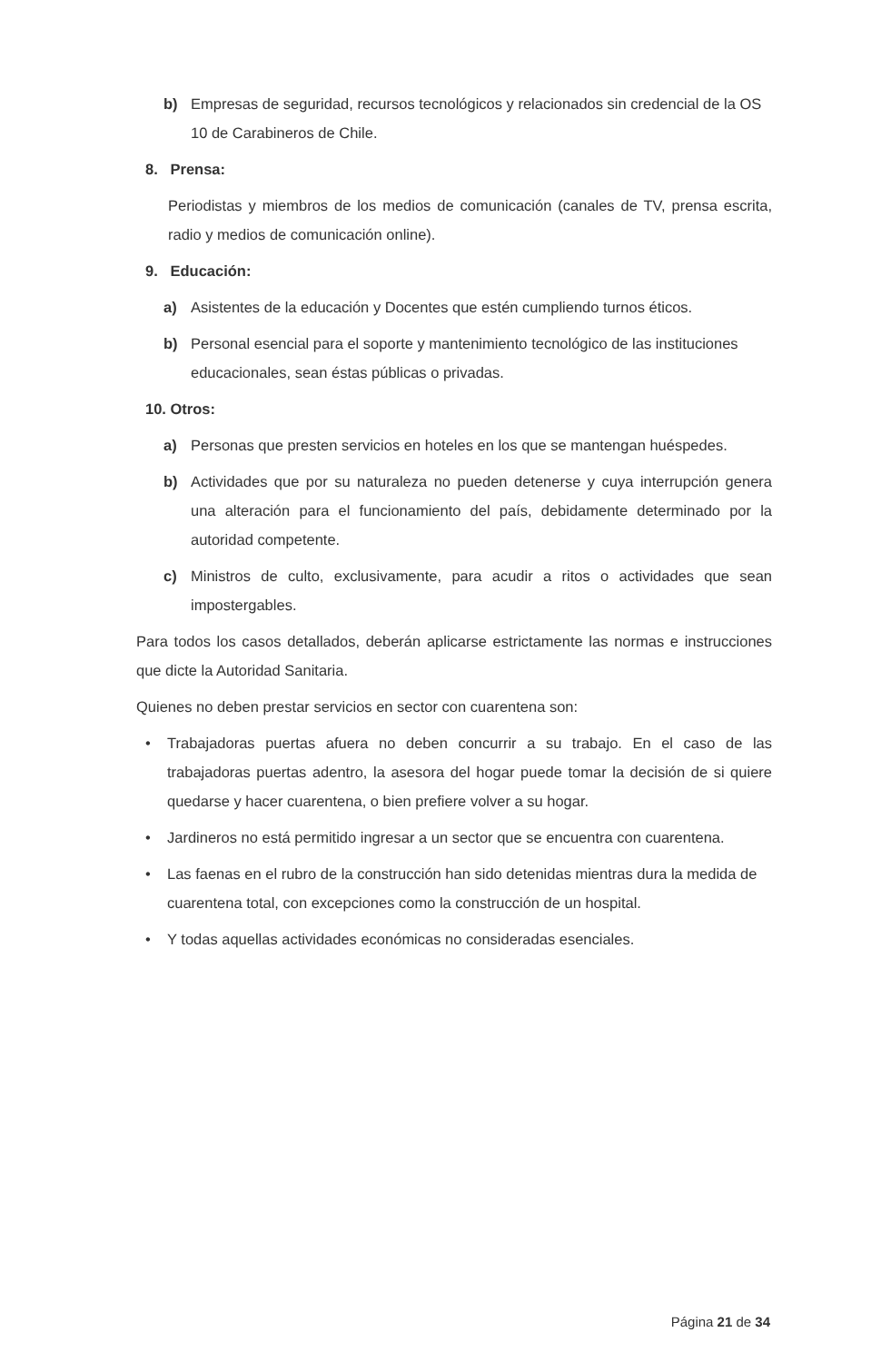b) Empresas de seguridad, recursos tecnológicos y relacionados sin credencial de la OS 10 de Carabineros de Chile.
8. Prensa:
Periodistas y miembros de los medios de comunicación (canales de TV, prensa escrita, radio y medios de comunicación online).
9. Educación:
a) Asistentes de la educación y Docentes que estén cumpliendo turnos éticos.
b) Personal esencial para el soporte y mantenimiento tecnológico de las instituciones educacionales, sean éstas públicas o privadas.
10. Otros:
a) Personas que presten servicios en hoteles en los que se mantengan huéspedes.
b) Actividades que por su naturaleza no pueden detenerse y cuya interrupción genera una alteración para el funcionamiento del país, debidamente determinado por la autoridad competente.
c) Ministros de culto, exclusivamente, para acudir a ritos o actividades que sean impostergables.
Para todos los casos detallados, deberán aplicarse estrictamente las normas e instrucciones que dicte la Autoridad Sanitaria.
Quienes no deben prestar servicios en sector con cuarentena son:
• Trabajadoras puertas afuera no deben concurrir a su trabajo. En el caso de las trabajadoras puertas adentro, la asesora del hogar puede tomar la decisión de si quiere quedarse y hacer cuarentena, o bien prefiere volver a su hogar.
• Jardineros no está permitido ingresar a un sector que se encuentra con cuarentena.
• Las faenas en el rubro de la construcción han sido detenidas mientras dura la medida de cuarentena total, con excepciones como la construcción de un hospital.
• Y todas aquellas actividades económicas no consideradas esenciales.
Página 21 de 34